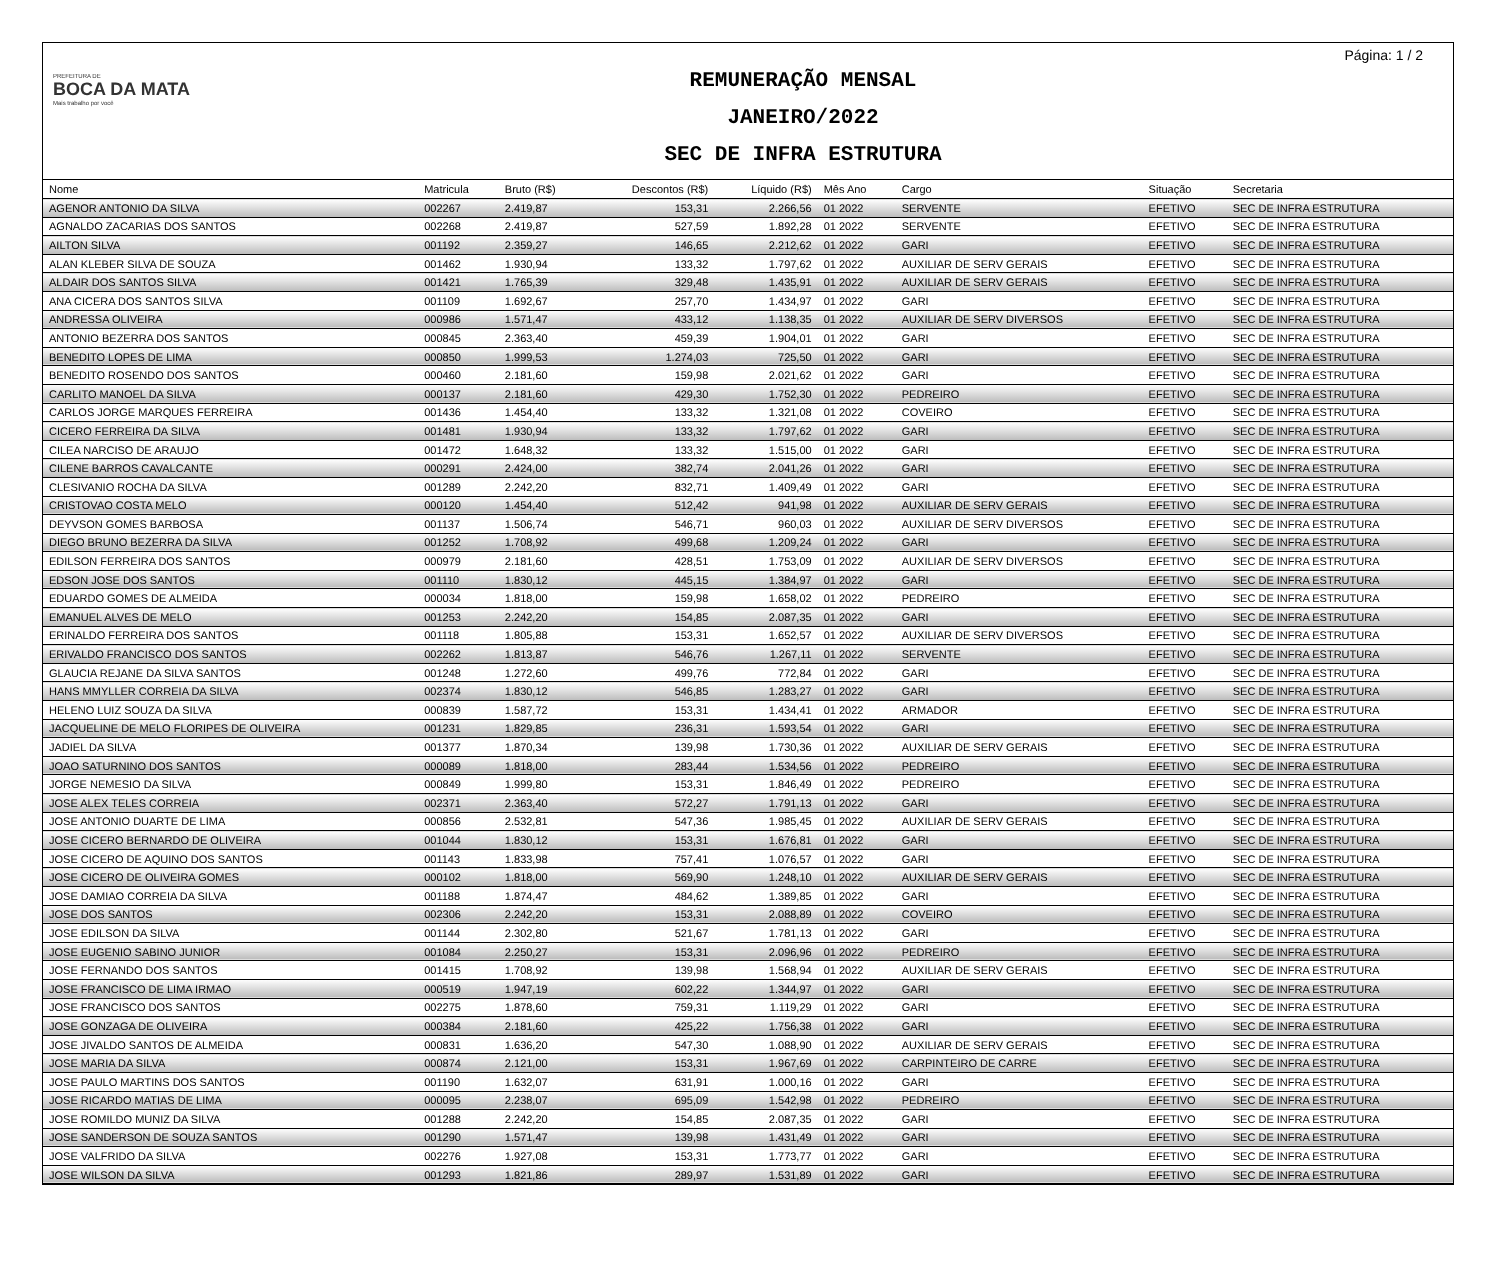Página: 1 / 2
PREFEITURA DE
BOCA DA MATA
Mais trabalho por você
REMUNERAÇÃO MENSAL
JANEIRO/2022
SEC DE INFRA ESTRUTURA
| Nome | Matricula | Bruto (R$) | Descontos (R$) | Líquido (R$) | Mês Ano | Cargo | Situação | Secretaria |
| --- | --- | --- | --- | --- | --- | --- | --- | --- |
| AGENOR ANTONIO DA SILVA | 002267 | 2.419,87 | 153,31 | 2.266,56 | 01 2022 | SERVENTE | EFETIVO | SEC DE INFRA ESTRUTURA |
| AGNALDO ZACARIAS DOS SANTOS | 002268 | 2.419,87 | 527,59 | 1.892,28 | 01 2022 | SERVENTE | EFETIVO | SEC DE INFRA ESTRUTURA |
| AILTON SILVA | 001192 | 2.359,27 | 146,65 | 2.212,62 | 01 2022 | GARI | EFETIVO | SEC DE INFRA ESTRUTURA |
| ALAN KLEBER SILVA DE SOUZA | 001462 | 1.930,94 | 133,32 | 1.797,62 | 01 2022 | AUXILIAR DE SERV GERAIS | EFETIVO | SEC DE INFRA ESTRUTURA |
| ALDAIR DOS SANTOS SILVA | 001421 | 1.765,39 | 329,48 | 1.435,91 | 01 2022 | AUXILIAR DE SERV GERAIS | EFETIVO | SEC DE INFRA ESTRUTURA |
| ANA CICERA DOS SANTOS SILVA | 001109 | 1.692,67 | 257,70 | 1.434,97 | 01 2022 | GARI | EFETIVO | SEC DE INFRA ESTRUTURA |
| ANDRESSA OLIVEIRA | 000986 | 1.571,47 | 433,12 | 1.138,35 | 01 2022 | AUXILIAR DE SERV DIVERSOS | EFETIVO | SEC DE INFRA ESTRUTURA |
| ANTONIO BEZERRA DOS SANTOS | 000845 | 2.363,40 | 459,39 | 1.904,01 | 01 2022 | GARI | EFETIVO | SEC DE INFRA ESTRUTURA |
| BENEDITO LOPES DE LIMA | 000850 | 1.999,53 | 1.274,03 | 725,50 | 01 2022 | GARI | EFETIVO | SEC DE INFRA ESTRUTURA |
| BENEDITO ROSENDO DOS SANTOS | 000460 | 2.181,60 | 159,98 | 2.021,62 | 01 2022 | GARI | EFETIVO | SEC DE INFRA ESTRUTURA |
| CARLITO MANOEL DA SILVA | 000137 | 2.181,60 | 429,30 | 1.752,30 | 01 2022 | PEDREIRO | EFETIVO | SEC DE INFRA ESTRUTURA |
| CARLOS JORGE MARQUES FERREIRA | 001436 | 1.454,40 | 133,32 | 1.321,08 | 01 2022 | COVEIRO | EFETIVO | SEC DE INFRA ESTRUTURA |
| CICERO FERREIRA DA SILVA | 001481 | 1.930,94 | 133,32 | 1.797,62 | 01 2022 | GARI | EFETIVO | SEC DE INFRA ESTRUTURA |
| CILEA NARCISO DE ARAUJO | 001472 | 1.648,32 | 133,32 | 1.515,00 | 01 2022 | GARI | EFETIVO | SEC DE INFRA ESTRUTURA |
| CILENE BARROS CAVALCANTE | 000291 | 2.424,00 | 382,74 | 2.041,26 | 01 2022 | GARI | EFETIVO | SEC DE INFRA ESTRUTURA |
| CLESIVANIO ROCHA DA SILVA | 001289 | 2.242,20 | 832,71 | 1.409,49 | 01 2022 | GARI | EFETIVO | SEC DE INFRA ESTRUTURA |
| CRISTOVAO COSTA MELO | 000120 | 1.454,40 | 512,42 | 941,98 | 01 2022 | AUXILIAR DE SERV GERAIS | EFETIVO | SEC DE INFRA ESTRUTURA |
| DEYVSON GOMES BARBOSA | 001137 | 1.506,74 | 546,71 | 960,03 | 01 2022 | AUXILIAR DE SERV DIVERSOS | EFETIVO | SEC DE INFRA ESTRUTURA |
| DIEGO BRUNO BEZERRA DA SILVA | 001252 | 1.708,92 | 499,68 | 1.209,24 | 01 2022 | GARI | EFETIVO | SEC DE INFRA ESTRUTURA |
| EDILSON FERREIRA DOS SANTOS | 000979 | 2.181,60 | 428,51 | 1.753,09 | 01 2022 | AUXILIAR DE SERV DIVERSOS | EFETIVO | SEC DE INFRA ESTRUTURA |
| EDSON JOSE DOS SANTOS | 001110 | 1.830,12 | 445,15 | 1.384,97 | 01 2022 | GARI | EFETIVO | SEC DE INFRA ESTRUTURA |
| EDUARDO GOMES DE ALMEIDA | 000034 | 1.818,00 | 159,98 | 1.658,02 | 01 2022 | PEDREIRO | EFETIVO | SEC DE INFRA ESTRUTURA |
| EMANUEL ALVES DE MELO | 001253 | 2.242,20 | 154,85 | 2.087,35 | 01 2022 | GARI | EFETIVO | SEC DE INFRA ESTRUTURA |
| ERINALDO FERREIRA DOS SANTOS | 001118 | 1.805,88 | 153,31 | 1.652,57 | 01 2022 | AUXILIAR DE SERV DIVERSOS | EFETIVO | SEC DE INFRA ESTRUTURA |
| ERIVALDO FRANCISCO DOS SANTOS | 002262 | 1.813,87 | 546,76 | 1.267,11 | 01 2022 | SERVENTE | EFETIVO | SEC DE INFRA ESTRUTURA |
| GLAUCIA REJANE DA SILVA SANTOS | 001248 | 1.272,60 | 499,76 | 772,84 | 01 2022 | GARI | EFETIVO | SEC DE INFRA ESTRUTURA |
| HANS MMYLLER CORREIA DA SILVA | 002374 | 1.830,12 | 546,85 | 1.283,27 | 01 2022 | GARI | EFETIVO | SEC DE INFRA ESTRUTURA |
| HELENO LUIZ SOUZA DA SILVA | 000839 | 1.587,72 | 153,31 | 1.434,41 | 01 2022 | ARMADOR | EFETIVO | SEC DE INFRA ESTRUTURA |
| JACQUELINE DE MELO FLORIPES DE OLIVEIRA | 001231 | 1.829,85 | 236,31 | 1.593,54 | 01 2022 | GARI | EFETIVO | SEC DE INFRA ESTRUTURA |
| JADIEL DA SILVA | 001377 | 1.870,34 | 139,98 | 1.730,36 | 01 2022 | AUXILIAR DE SERV GERAIS | EFETIVO | SEC DE INFRA ESTRUTURA |
| JOAO SATURNINO DOS SANTOS | 000089 | 1.818,00 | 283,44 | 1.534,56 | 01 2022 | PEDREIRO | EFETIVO | SEC DE INFRA ESTRUTURA |
| JORGE NEMESIO DA SILVA | 000849 | 1.999,80 | 153,31 | 1.846,49 | 01 2022 | PEDREIRO | EFETIVO | SEC DE INFRA ESTRUTURA |
| JOSE ALEX TELES CORREIA | 002371 | 2.363,40 | 572,27 | 1.791,13 | 01 2022 | GARI | EFETIVO | SEC DE INFRA ESTRUTURA |
| JOSE ANTONIO DUARTE DE LIMA | 000856 | 2.532,81 | 547,36 | 1.985,45 | 01 2022 | AUXILIAR DE SERV GERAIS | EFETIVO | SEC DE INFRA ESTRUTURA |
| JOSE CICERO BERNARDO DE OLIVEIRA | 001044 | 1.830,12 | 153,31 | 1.676,81 | 01 2022 | GARI | EFETIVO | SEC DE INFRA ESTRUTURA |
| JOSE CICERO DE AQUINO DOS SANTOS | 001143 | 1.833,98 | 757,41 | 1.076,57 | 01 2022 | GARI | EFETIVO | SEC DE INFRA ESTRUTURA |
| JOSE CICERO DE OLIVEIRA GOMES | 000102 | 1.818,00 | 569,90 | 1.248,10 | 01 2022 | AUXILIAR DE SERV GERAIS | EFETIVO | SEC DE INFRA ESTRUTURA |
| JOSE DAMIAO CORREIA DA SILVA | 001188 | 1.874,47 | 484,62 | 1.389,85 | 01 2022 | GARI | EFETIVO | SEC DE INFRA ESTRUTURA |
| JOSE DOS SANTOS | 002306 | 2.242,20 | 153,31 | 2.088,89 | 01 2022 | COVEIRO | EFETIVO | SEC DE INFRA ESTRUTURA |
| JOSE EDILSON DA SILVA | 001144 | 2.302,80 | 521,67 | 1.781,13 | 01 2022 | GARI | EFETIVO | SEC DE INFRA ESTRUTURA |
| JOSE EUGENIO SABINO JUNIOR | 001084 | 2.250,27 | 153,31 | 2.096,96 | 01 2022 | PEDREIRO | EFETIVO | SEC DE INFRA ESTRUTURA |
| JOSE FERNANDO DOS SANTOS | 001415 | 1.708,92 | 139,98 | 1.568,94 | 01 2022 | AUXILIAR DE SERV GERAIS | EFETIVO | SEC DE INFRA ESTRUTURA |
| JOSE FRANCISCO DE LIMA IRMAO | 000519 | 1.947,19 | 602,22 | 1.344,97 | 01 2022 | GARI | EFETIVO | SEC DE INFRA ESTRUTURA |
| JOSE FRANCISCO DOS SANTOS | 002275 | 1.878,60 | 759,31 | 1.119,29 | 01 2022 | GARI | EFETIVO | SEC DE INFRA ESTRUTURA |
| JOSE GONZAGA DE OLIVEIRA | 000384 | 2.181,60 | 425,22 | 1.756,38 | 01 2022 | GARI | EFETIVO | SEC DE INFRA ESTRUTURA |
| JOSE JIVALDO SANTOS DE ALMEIDA | 000831 | 1.636,20 | 547,30 | 1.088,90 | 01 2022 | AUXILIAR DE SERV GERAIS | EFETIVO | SEC DE INFRA ESTRUTURA |
| JOSE MARIA DA SILVA | 000874 | 2.121,00 | 153,31 | 1.967,69 | 01 2022 | CARPINTEIRO DE CARRE | EFETIVO | SEC DE INFRA ESTRUTURA |
| JOSE PAULO MARTINS DOS SANTOS | 001190 | 1.632,07 | 631,91 | 1.000,16 | 01 2022 | GARI | EFETIVO | SEC DE INFRA ESTRUTURA |
| JOSE RICARDO MATIAS DE LIMA | 000095 | 2.238,07 | 695,09 | 1.542,98 | 01 2022 | PEDREIRO | EFETIVO | SEC DE INFRA ESTRUTURA |
| JOSE ROMILDO MUNIZ DA SILVA | 001288 | 2.242,20 | 154,85 | 2.087,35 | 01 2022 | GARI | EFETIVO | SEC DE INFRA ESTRUTURA |
| JOSE SANDERSON DE SOUZA SANTOS | 001290 | 1.571,47 | 139,98 | 1.431,49 | 01 2022 | GARI | EFETIVO | SEC DE INFRA ESTRUTURA |
| JOSE VALFRIDO DA SILVA | 002276 | 1.927,08 | 153,31 | 1.773,77 | 01 2022 | GARI | EFETIVO | SEC DE INFRA ESTRUTURA |
| JOSE WILSON DA SILVA | 001293 | 1.821,86 | 289,97 | 1.531,89 | 01 2022 | GARI | EFETIVO | SEC DE INFRA ESTRUTURA |